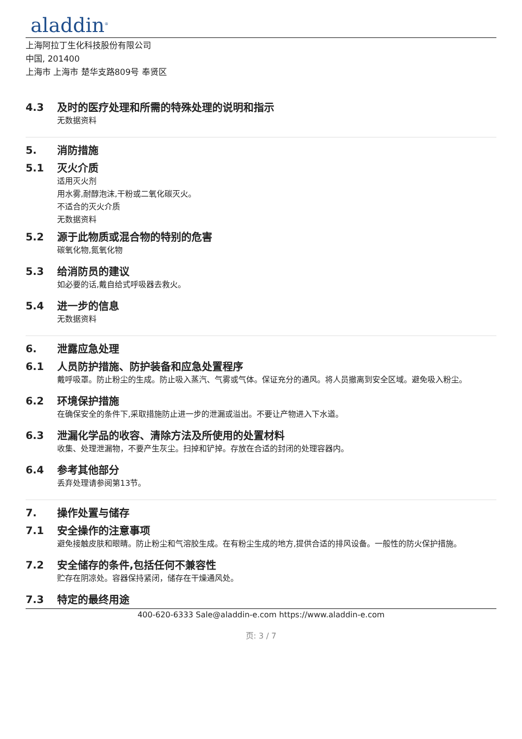aladdin<sup>®</sup>
上海阿拉丁生化科技股份有限公司
中国, 201400
上海市 上海市 楚华支路809号 奉贤区
4.3 及时的医疗处理和所需的特殊处理的说明和指示
无数据资料
5. 消防措施
5.1 灭火介质
适用灭火剂
用水雾,耐醇泡沫,干粉或二氧化碳灭火。
不适合的灭火介质
无数据资料
5.2 源于此物质或混合物的特别的危害
碳氧化物,氮氧化物
5.3 给消防员的建议
如必要的话,戴自给式呼吸器去救火。
5.4 进一步的信息
无数据资料
6. 泄露应急处理
6.1 人员防护措施、防护装备和应急处置程序
戴呼吸罩。防止粉尘的生成。防止吸入蒸汽、气雾或气体。保证充分的通风。将人员撤离到安全区域。避免吸入粉尘。
6.2 环境保护措施
在确保安全的条件下,采取措施防止进一步的泄漏或溢出。不要让产物进入下水道。
6.3 泄漏化学品的收容、清除方法及所使用的处置材料
收集、处理泄漏物，不要产生灰尘。扫掉和铲掉。存放在合适的封闭的处理容器内。
6.4 参考其他部分
丢弃处理请参阅第13节。
7. 操作处置与储存
7.1 安全操作的注意事项
避免接触皮肤和眼睛。防止粉尘和气溶胶生成。在有粉尘生成的地方,提供合适的排风设备。一般性的防火保护措施。
7.2 安全储存的条件,包括任何不兼容性
贮存在阴凉处。容器保持紧闭，储存在干燥通风处。
7.3 特定的最终用途
400-620-6333 Sale@aladdin-e.com https://www.aladdin-e.com
页: 3 / 7